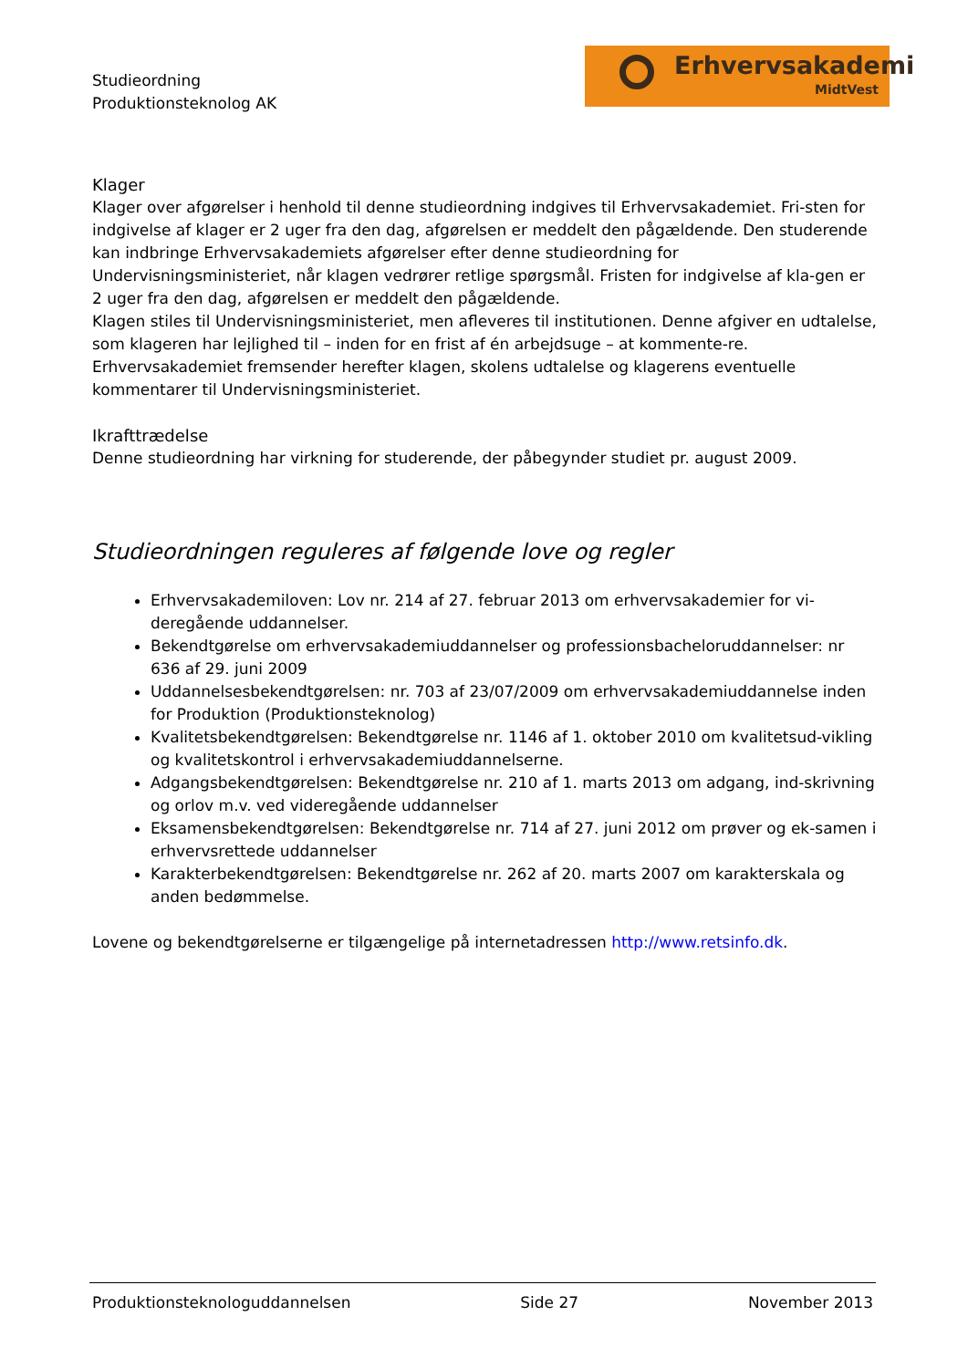Studieordning
Produktionsteknolog AK
Erhvervsakademi
MidtVest
Klager
Klager over afgørelser i henhold til denne studieordning indgives til Erhvervsakademiet. Fri-sten for indgivelse af klager er 2 uger fra den dag, afgørelsen er meddelt den pågældende. Den studerende kan indbringe Erhvervsakademiets afgørelser efter denne studieordning for Undervisningsministeriet, når klagen vedrører retlige spørgsmål. Fristen for indgivelse af kla-gen er 2 uger fra den dag, afgørelsen er meddelt den pågældende.
Klagen stiles til Undervisningsministeriet, men afleveres til institutionen. Denne afgiver en udtalelse, som klageren har lejlighed til – inden for en frist af én arbejdsuge – at kommente-re. Erhvervsakademiet fremsender herefter klagen, skolens udtalelse og klagerens eventuelle kommentarer til Undervisningsministeriet.
Ikrafttrædelse
Denne studieordning har virkning for studerende, der påbegynder studiet pr. august 2009.
Studieordningen reguleres af følgende love og regler
Erhvervsakademiloven: Lov nr. 214 af 27. februar 2013 om erhvervsakademier for vi-deregående uddannelser.
Bekendtgørelse om erhvervsakademiuddannelser og professionsbacheloruddannelser: nr 636 af 29. juni 2009
Uddannelsesbekendtgørelsen: nr. 703 af 23/07/2009 om erhvervsakademiuddannelse inden for Produktion (Produktionsteknolog)
Kvalitetsbekendtgørelsen: Bekendtgørelse nr. 1146 af 1. oktober 2010 om kvalitetsud-vikling og kvalitetskontrol i erhvervsakademiuddannelserne.
Adgangsbekendtgørelsen: Bekendtgørelse nr. 210 af 1. marts 2013 om adgang, ind-skrivning og orlov m.v. ved videregående uddannelser
Eksamensbekendtgørelsen: Bekendtgørelse nr. 714 af 27. juni 2012 om prøver og ek-samen i erhvervsrettede uddannelser
Karakterbekendtgørelsen: Bekendtgørelse nr. 262 af 20. marts 2007 om karakterskala og anden bedømmelse.
Lovene og bekendtgørelserne er tilgængelige på internetadressen http://www.retsinfo.dk.
Produktionsteknologuddannelsen Side 27 November 2013